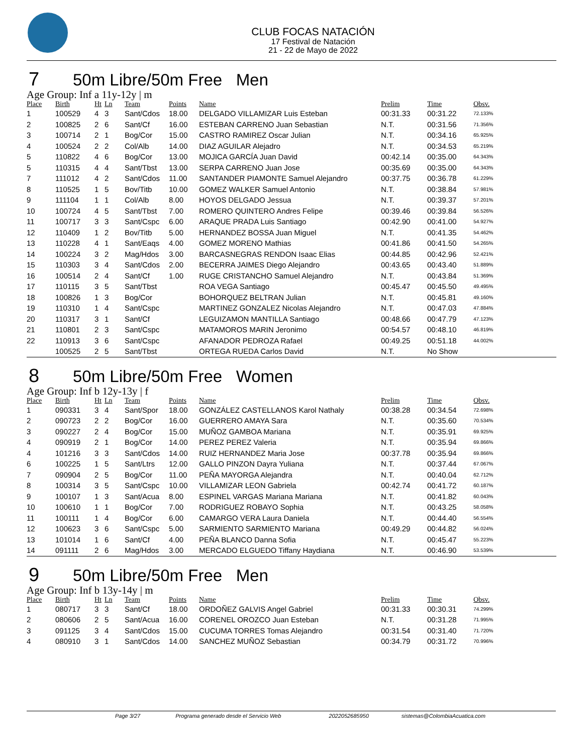CLUB FOCAS NATACIÓN
17 Festival de Natación
21 - 22 de Mayo de 2022
7 50m Libre/50m Free Men
Age Group: Inf a 11y-12y | m
| Place | Birth | Ht | Ln | Team | Points | Name | Prelim | Time | Obsv. |
| --- | --- | --- | --- | --- | --- | --- | --- | --- | --- |
| 1 | 100529 | 4 | 3 | Sant/Cdos | 18.00 | DELGADO VILLAMIZAR Luis Esteban | 00:31.33 | 00:31.22 | 72.133% |
| 2 | 100825 | 2 | 6 | Sant/Cf | 16.00 | ESTEBAN CARRENO Juan Sebastian | N.T. | 00:31.56 | 71.356% |
| 3 | 100714 | 2 | 1 | Bog/Cor | 15.00 | CASTRO RAMIREZ Oscar Julian | N.T. | 00:34.16 | 65.925% |
| 4 | 100524 | 2 | 2 | Col/Alb | 14.00 | DIAZ AGUILAR Alejadro | N.T. | 00:34.53 | 65.219% |
| 5 | 110822 | 4 | 6 | Bog/Cor | 13.00 | MOJICA GARCÍA Juan David | 00:42.14 | 00:35.00 | 64.343% |
| 5 | 110315 | 4 | 4 | Sant/Tbst | 13.00 | SERPA CARRENO Juan Jose | 00:35.69 | 00:35.00 | 64.343% |
| 7 | 111012 | 4 | 2 | Sant/Cdos | 11.00 | SANTANDER PIAMONTE Samuel Alejandro | 00:37.75 | 00:36.78 | 61.229% |
| 8 | 110525 | 1 | 5 | Bov/Titb | 10.00 | GOMEZ WALKER Samuel Antonio | N.T. | 00:38.84 | 57.981% |
| 9 | 111104 | 1 | 1 | Col/Alb | 8.00 | HOYOS DELGADO Jessua | N.T. | 00:39.37 | 57.201% |
| 10 | 100724 | 4 | 5 | Sant/Tbst | 7.00 | ROMERO QUINTERO Andres Felipe | 00:39.46 | 00:39.84 | 56.526% |
| 11 | 100717 | 3 | 3 | Sant/Cspc | 6.00 | ARAQUE PRADA Luis Santiago | 00:42.90 | 00:41.00 | 54.927% |
| 12 | 110409 | 1 | 2 | Bov/Titb | 5.00 | HERNANDEZ BOSSA Juan Miguel | N.T. | 00:41.35 | 54.462% |
| 13 | 110228 | 4 | 1 | Sant/Eaqs | 4.00 | GOMEZ MORENO Mathias | 00:41.86 | 00:41.50 | 54.265% |
| 14 | 100224 | 3 | 2 | Mag/Hdos | 3.00 | BARCASNEGRAS RENDON Isaac Elias | 00:44.85 | 00:42.96 | 52.421% |
| 15 | 110303 | 3 | 4 | Sant/Cdos | 2.00 | BECERRA JAIMES Diego Alejandro | 00:43.65 | 00:43.40 | 51.889% |
| 16 | 100514 | 2 | 4 | Sant/Cf | 1.00 | RUGE CRISTANCHO Samuel Alejandro | N.T. | 00:43.84 | 51.369% |
| 17 | 110115 | 3 | 5 | Sant/Tbst | | ROA VEGA Santiago | 00:45.47 | 00:45.50 | 49.495% |
| 18 | 100826 | 1 | 3 | Bog/Cor | | BOHORQUEZ BELTRAN Julian | N.T. | 00:45.81 | 49.160% |
| 19 | 110310 | 1 | 4 | Sant/Cspc | | MARTINEZ GONZALEZ Nicolas Alejandro | N.T. | 00:47.03 | 47.884% |
| 20 | 110317 | 3 | 1 | Sant/Cf | | LEGUIZAMON MANTILLA Santiago | 00:48.66 | 00:47.79 | 47.123% |
| 21 | 110801 | 2 | 3 | Sant/Cspc | | MATAMOROS MARIN Jeronimo | 00:54.57 | 00:48.10 | 46.819% |
| 22 | 110913 | 3 | 6 | Sant/Cspc | | AFANADOR PEDROZA Rafael | 00:49.25 | 00:51.18 | 44.002% |
| | 100525 | 2 | 5 | Sant/Tbst | | ORTEGA RUEDA Carlos David | N.T. | No Show | |
8 50m Libre/50m Free Women
Age Group: Inf b 12y-13y | f
| Place | Birth | Ht | Ln | Team | Points | Name | Prelim | Time | Obsv. |
| --- | --- | --- | --- | --- | --- | --- | --- | --- | --- |
| 1 | 090331 | 3 | 4 | Sant/Spor | 18.00 | GONZÁLEZ CASTELLANOS Karol Nathaly | 00:38.28 | 00:34.54 | 72.698% |
| 2 | 090723 | 2 | 2 | Bog/Cor | 16.00 | GUERRERO AMAYA Sara | N.T. | 00:35.60 | 70.534% |
| 3 | 090227 | 2 | 4 | Bog/Cor | 15.00 | MUÑOZ GAMBOA Mariana | N.T. | 00:35.91 | 69.925% |
| 4 | 090919 | 2 | 1 | Bog/Cor | 14.00 | PEREZ PEREZ Valeria | N.T. | 00:35.94 | 69.866% |
| 4 | 101216 | 3 | 3 | Sant/Cdos | 14.00 | RUIZ HERNANDEZ Maria Jose | 00:37.78 | 00:35.94 | 69.866% |
| 6 | 100225 | 1 | 5 | Sant/Ltrs | 12.00 | GALLO PINZON Dayra Yuliana | N.T. | 00:37.44 | 67.067% |
| 7 | 090904 | 2 | 5 | Bog/Cor | 11.00 | PEÑA MAYORGA Alejandra | N.T. | 00:40.04 | 62.712% |
| 8 | 100314 | 3 | 5 | Sant/Cspc | 10.00 | VILLAMIZAR LEON Gabriela | 00:42.74 | 00:41.72 | 60.187% |
| 9 | 100107 | 1 | 3 | Sant/Acua | 8.00 | ESPINEL VARGAS Mariana Mariana | N.T. | 00:41.82 | 60.043% |
| 10 | 100610 | 1 | 1 | Bog/Cor | 7.00 | RODRIGUEZ ROBAYO Sophia | N.T. | 00:43.25 | 58.058% |
| 11 | 100111 | 1 | 4 | Bog/Cor | 6.00 | CAMARGO VERA Laura Daniela | N.T. | 00:44.40 | 56.554% |
| 12 | 100623 | 3 | 6 | Sant/Cspc | 5.00 | SARMIENTO SARMIENTO Mariana | 00:49.29 | 00:44.82 | 56.024% |
| 13 | 101014 | 1 | 6 | Sant/Cf | 4.00 | PEÑA BLANCO Danna Sofia | N.T. | 00:45.47 | 55.223% |
| 14 | 091111 | 2 | 6 | Mag/Hdos | 3.00 | MERCADO ELGUEDO Tiffany Haydiana | N.T. | 00:46.90 | 53.539% |
9 50m Libre/50m Free Men
Age Group: Inf b 13y-14y | m
| Place | Birth | Ht | Ln | Team | Points | Name | Prelim | Time | Obsv. |
| --- | --- | --- | --- | --- | --- | --- | --- | --- | --- |
| 1 | 080717 | 3 | 3 | Sant/Cf | 18.00 | ORDOÑEZ GALVIS Angel Gabriel | 00:31.33 | 00:30.31 | 74.299% |
| 2 | 080606 | 2 | 5 | Sant/Acua | 16.00 | CORENEL OROZCO Juan Esteban | N.T. | 00:31.28 | 71.995% |
| 3 | 091125 | 3 | 4 | Sant/Cdos | 15.00 | CUCUMA TORRES Tomas Alejandro | 00:31.54 | 00:31.40 | 71.720% |
| 4 | 080910 | 3 | 1 | Sant/Cdos | 14.00 | SANCHEZ MUÑOZ Sebastian | 00:34.79 | 00:31.72 | 70.996% |
Page 3/27 Programa generado desde el Servicio Web 2022052685950 sistemas@ColombiaAcuatica.com